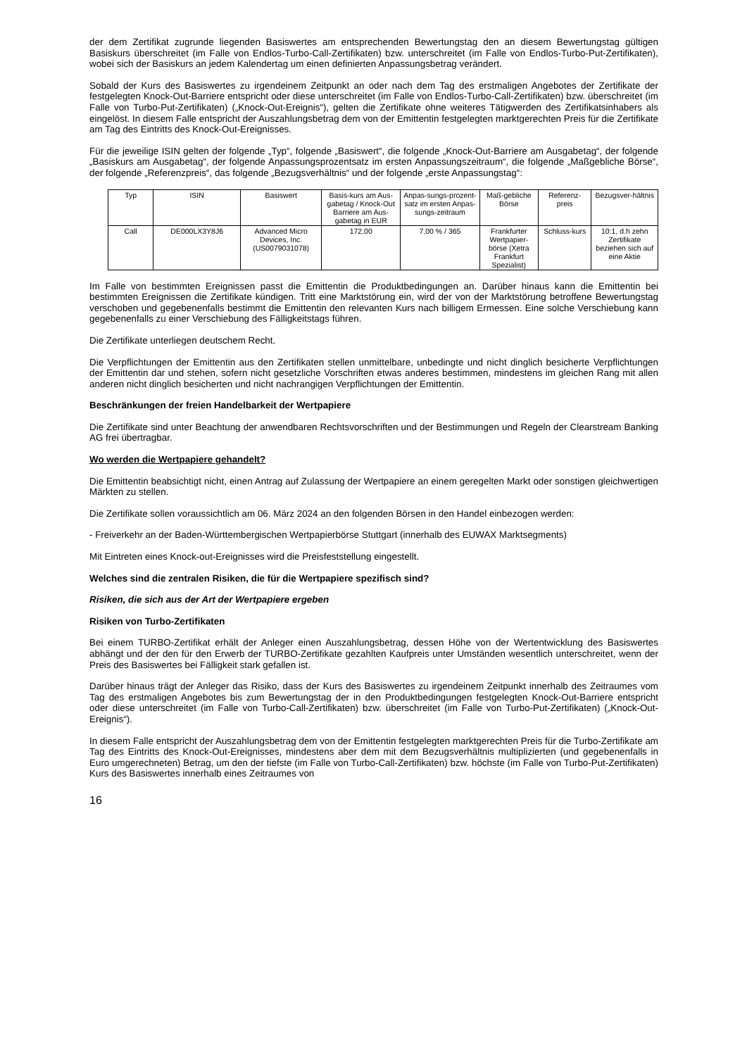der dem Zertifikat zugrunde liegenden Basiswertes am entsprechenden Bewertungstag den an diesem Bewertungstag gültigen Basiskurs überschreitet (im Falle von Endlos-Turbo-Call-Zertifikaten) bzw. unterschreitet (im Falle von Endlos-Turbo-Put-Zertifikaten), wobei sich der Basiskurs an jedem Kalendertag um einen definierten Anpassungsbetrag verändert.
Sobald der Kurs des Basiswertes zu irgendeinem Zeitpunkt an oder nach dem Tag des erstmaligen Angebotes der Zertifikate der festgelegten Knock-Out-Barriere entspricht oder diese unterschreitet (im Falle von Endlos-Turbo-Call-Zertifikaten) bzw. überschreitet (im Falle von Turbo-Put-Zertifikaten) („Knock-Out-Ereignis“), gelten die Zertifikate ohne weiteres Tätigwerden des Zertifikatsinhabers als eingelöst. In diesem Falle entspricht der Auszahlungsbetrag dem von der Emittentin festgelegten marktgerechten Preis für die Zertifikate am Tag des Eintritts des Knock-Out-Ereignisses.
Für die jeweilige ISIN gelten der folgende „Typ“, folgende „Basiswert“, die folgende „Knock-Out-Barriere am Ausgabetag“, der folgende „Basiskurs am Ausgabetag“, der folgende Anpassungsprozentsatz im ersten Anpassungszeitraum“, die folgende „Maßgebliche Börse“, der folgende „Referenzpreis“, das folgende „Bezugsverhältnis“ und der folgende „erste Anpassungstag“:
| Typ | ISIN | Basiswert | Basis-kurs am Aus-gabetag / Knock-Out Barriere am Aus-gabetag in EUR | Anpas-sungs-prozent-satz im ersten Anpas-sungs-zeitraum | Maß-gebliche Börse | Referenz-preis | Bezugsver-hältnis |
| Call | DE000LX3Y8J6 | Advanced Micro Devices, Inc. (US0079031078) | 172,00 | 7,00 % / 365 | Frankfurter Wertpapier-börse (Xetra Frankfurt Spezialist) | Schluss-kurs | 10:1, d.h zehn Zertifikate beziehen sich auf eine Aktie |
Im Falle von bestimmten Ereignissen passt die Emittentin die Produktbedingungen an. Darüber hinaus kann die Emittentin bei bestimmten Ereignissen die Zertifikate kündigen. Tritt eine Marktstörung ein, wird der von der Marktstörung betroffene Bewertungstag verschoben und gegebenenfalls bestimmt die Emittentin den relevanten Kurs nach billigem Ermessen. Eine solche Verschiebung kann gegebenenfalls zu einer Verschiebung des Fälligkeitstags führen.
Die Zertifikate unterliegen deutschem Recht.
Die Verpflichtungen der Emittentin aus den Zertifikaten stellen unmittelbare, unbedingte und nicht dinglich besicherte Verpflichtungen der Emittentin dar und stehen, sofern nicht gesetzliche Vorschriften etwas anderes bestimmen, mindestens im gleichen Rang mit allen anderen nicht dinglich besicherten und nicht nachrangigen Verpflichtungen der Emittentin.
Beschränkungen der freien Handelbarkeit der Wertpapiere
Die Zertifikate sind unter Beachtung der anwendbaren Rechtsvorschriften und der Bestimmungen und Regeln der Clearstream Banking AG frei übertragbar.
Wo werden die Wertpapiere gehandelt?
Die Emittentin beabsichtigt nicht, einen Antrag auf Zulassung der Wertpapiere an einem geregelten Markt oder sonstigen gleichwertigen Märkten zu stellen.
Die Zertifikate sollen voraussichtlich am 06. März 2024 an den folgenden Börsen in den Handel einbezogen werden:
- Freiverkehr an der Baden-Württembergischen Wertpapierbörse Stuttgart (innerhalb des EUWAX Marktsegments)
Mit Eintreten eines Knock-out-Ereignisses wird die Preisfeststellung eingestellt.
Welches sind die zentralen Risiken, die für die Wertpapiere spezifisch sind?
Risiken, die sich aus der Art der Wertpapiere ergeben
Risiken von Turbo-Zertifikaten
Bei einem TURBO-Zertifikat erhält der Anleger einen Auszahlungsbetrag, dessen Höhe von der Wertentwicklung des Basiswertes abhängt und der den für den Erwerb der TURBO-Zertifikate gezahlten Kaufpreis unter Umständen wesentlich unterschreitet, wenn der Preis des Basiswertes bei Fälligkeit stark gefallen ist.
Darüber hinaus trägt der Anleger das Risiko, dass der Kurs des Basiswertes zu irgendeinem Zeitpunkt innerhalb des Zeitraumes vom Tag des erstmaligen Angebotes bis zum Bewertungstag der in den Produktbedingungen festgelegten Knock-Out-Barriere entspricht oder diese unterschreitet (im Falle von Turbo-Call-Zertifikaten) bzw. überschreitet (im Falle von Turbo-Put-Zertifikaten) („Knock-Out-Ereignis“).
In diesem Falle entspricht der Auszahlungsbetrag dem von der Emittentin festgelegten marktgerechten Preis für die Turbo-Zertifikate am Tag des Eintritts des Knock-Out-Ereignisses, mindestens aber dem mit dem Bezugsverhältnis multiplizierten (und gegebenenfalls in Euro umgerechneten) Betrag, um den der tiefste (im Falle von Turbo-Call-Zertifikaten) bzw. höchste (im Falle von Turbo-Put-Zertifikaten) Kurs des Basiswertes innerhalb eines Zeitraumes von
16